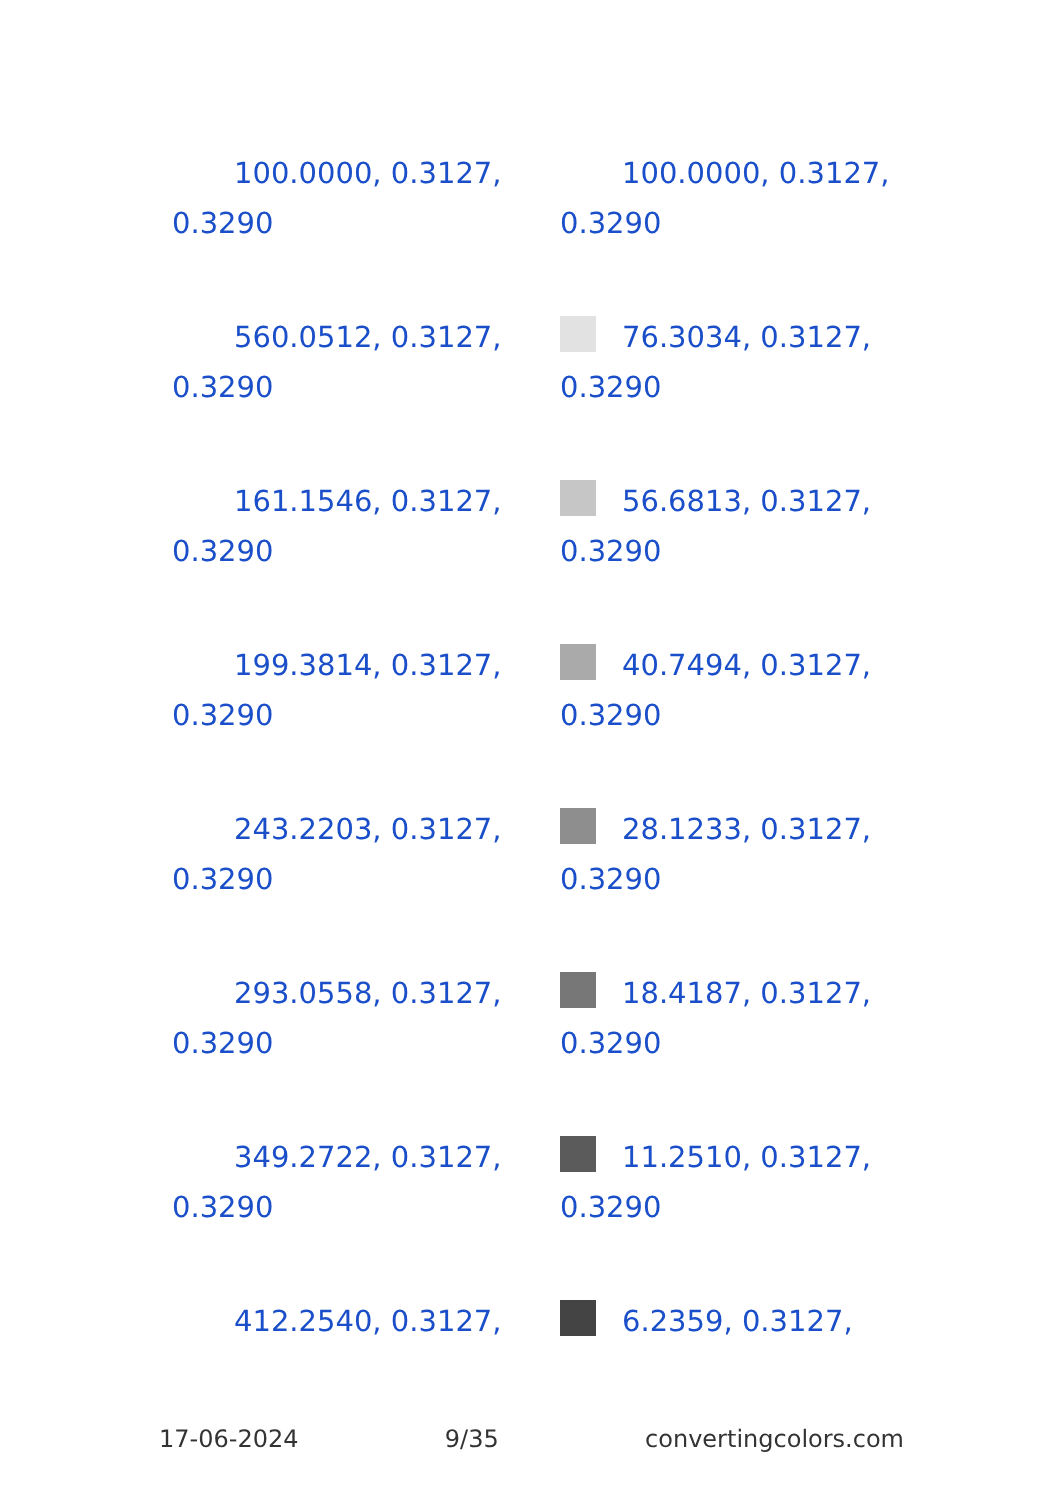100.0000, 0.3127,
0.3290
100.0000, 0.3127,
0.3290
560.0512, 0.3127,
0.3290
76.3034, 0.3127,
0.3290
161.1546, 0.3127,
0.3290
56.6813, 0.3127,
0.3290
199.3814, 0.3127,
0.3290
40.7494, 0.3127,
0.3290
243.2203, 0.3127,
0.3290
28.1233, 0.3127,
0.3290
293.0558, 0.3127,
0.3290
18.4187, 0.3127,
0.3290
349.2722, 0.3127,
0.3290
11.2510, 0.3127,
0.3290
412.2540, 0.3127,
6.2359, 0.3127,
17-06-2024 9/35 convertingcolors.com